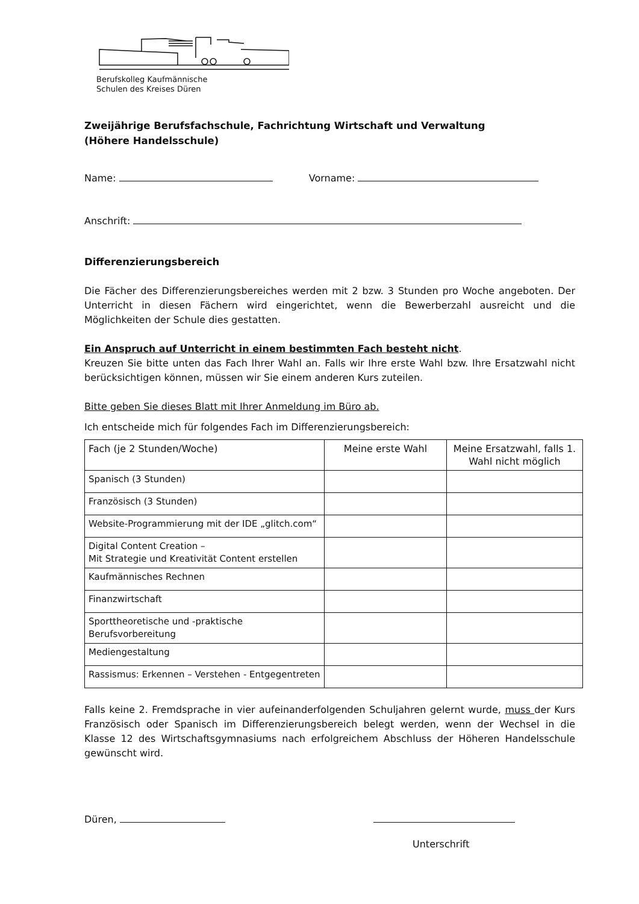Berufskolleg Kaufmännische
Schulen des Kreises Düren
Zweijährige Berufsfachschule, Fachrichtung Wirtschaft und Verwaltung
(Höhere Handelsschule)
Name: Vorname:
Anschrift:
Differenzierungsbereich
Die Fächer des Differenzierungsbereiches werden mit 2 bzw. 3 Stunden pro Woche angeboten. Der Unterricht in diesen Fächern wird eingerichtet, wenn die Bewerberzahl ausreicht und die Möglichkeiten der Schule dies gestatten.
Ein Anspruch auf Unterricht in einem bestimmten Fach besteht nicht.
Kreuzen Sie bitte unten das Fach Ihrer Wahl an. Falls wir Ihre erste Wahl bzw. Ihre Ersatzwahl nicht berücksichtigen können, müssen wir Sie einem anderen Kurs zuteilen.
Bitte geben Sie dieses Blatt mit Ihrer Anmeldung im Büro ab.
Ich entscheide mich für folgendes Fach im Differenzierungsbereich:
| Fach (je 2 Stunden/Woche) | Meine erste Wahl | Meine Ersatzwahl, falls 1. Wahl nicht möglich |
| --- | --- | --- |
| Spanisch (3 Stunden) | | |
| Französisch (3 Stunden) | | |
| Website-Programmierung mit der IDE „glitch.com“ | | |
| Digital Content Creation – Mit Strategie und Kreativität Content erstellen | | |
| Kaufmännisches Rechnen | | |
| Finanzwirtschaft | | |
| Sporttheoretische und -praktische Berufsvorbereitung | | |
| Mediengestaltung | | |
| Rassismus: Erkennen – Verstehen - Entgegentreten | | |
Falls keine 2. Fremdsprache in vier aufeinanderfolgenden Schuljahren gelernt wurde, muss der Kurs Französisch oder Spanisch im Differenzierungsbereich belegt werden, wenn der Wechsel in die Klasse 12 des Wirtschaftsgymnasiums nach erfolgreichem Abschluss der Höheren Handelsschule gewünscht wird.
Düren,
Unterschrift